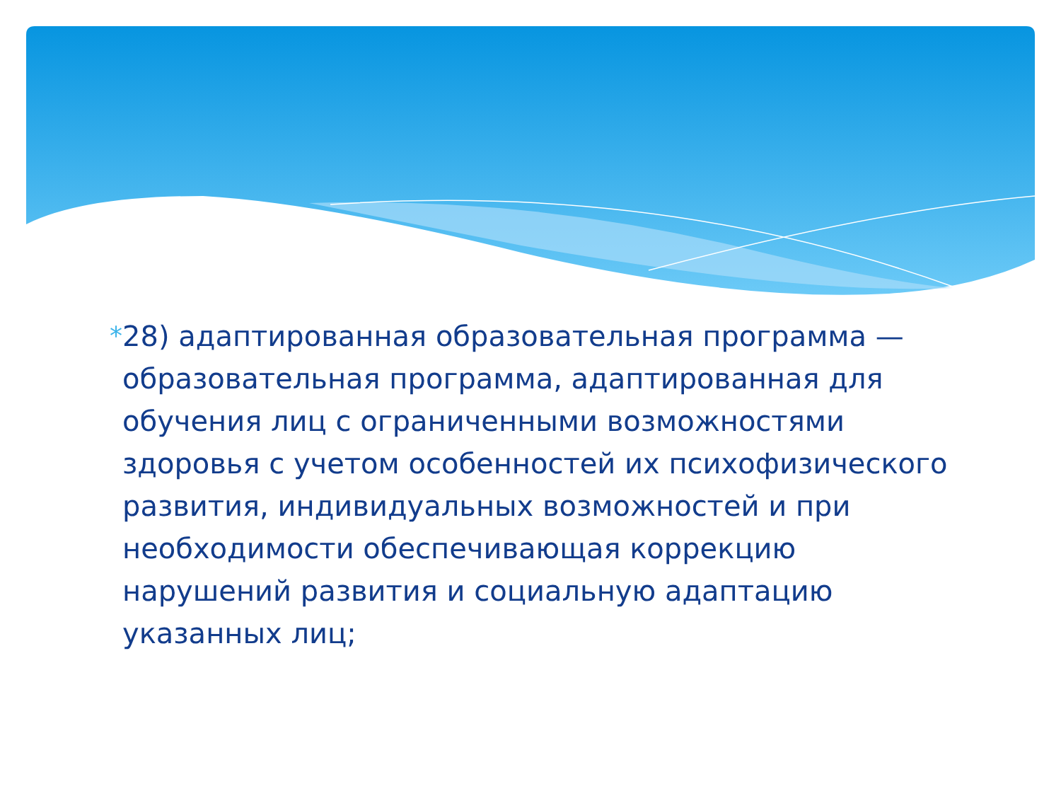* 28) адаптированная образовательная программа — образовательная программа, адаптированная для обучения лиц с ограниченными возможностями здоровья с учетом особенностей их психофизического развития, индивидуальных возможностей и при необходимости обеспечивающая коррекцию нарушений развития и социальную адаптацию указанных лиц;